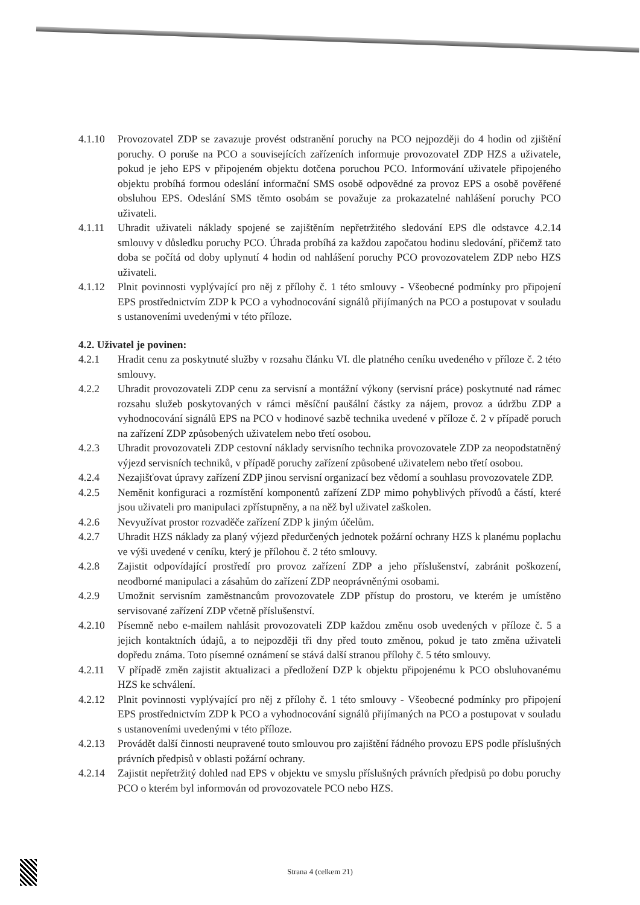4.1.10 Provozovatel ZDP se zavazuje provést odstranění poruchy na PCO nejpozději do 4 hodin od zjištění poruchy. O poruše na PCO a souvisejících zařízeních informuje provozovatel ZDP HZS a uživatele, pokud je jeho EPS v připojeném objektu dotčena poruchou PCO. Informování uživatele připojeného objektu probíhá formou odeslání informační SMS osobě odpovědné za provoz EPS a osobě pověřené obsluhou EPS. Odeslání SMS těmto osobám se považuje za prokazatelné nahlášení poruchy PCO uživateli.
4.1.11 Uhradit uživateli náklady spojené se zajištěním nepřetržitého sledování EPS dle odstavce 4.2.14 smlouvy v důsledku poruchy PCO. Úhrada probíhá za každou započatou hodinu sledování, přičemž tato doba se počítá od doby uplynutí 4 hodin od nahlášení poruchy PCO provozovatelem ZDP nebo HZS uživateli.
4.1.12 Plnit povinnosti vyplývající pro něj z přílohy č. 1 této smlouvy - Všeobecné podmínky pro připojení EPS prostřednictvím ZDP k PCO a vyhodnocování signálů přijímaných na PCO a postupovat v souladu s ustanoveními uvedenými v této příloze.
4.2. Uživatel je povinen:
4.2.1 Hradit cenu za poskytnuté služby v rozsahu článku VI. dle platného ceníku uvedeného v příloze č. 2 této smlouvy.
4.2.2 Uhradit provozovateli ZDP cenu za servisní a montážní výkony (servisní práce) poskytnuté nad rámec rozsahu služeb poskytovaných v rámci měsíční paušální částky za nájem, provoz a údržbu ZDP a vyhodnocování signálů EPS na PCO v hodinové sazbě technika uvedené v příloze č. 2 v případě poruch na zařízení ZDP způsobených uživatelem nebo třetí osobou.
4.2.3 Uhradit provozovateli ZDP cestovní náklady servisního technika provozovatele ZDP za neopodstatněný výjezd servisních techniků, v případě poruchy zařízení způsobené uživatelem nebo třetí osobou.
4.2.4 Nezajišťovat úpravy zařízení ZDP jinou servisní organizací bez vědomí a souhlasu provozovatele ZDP.
4.2.5 Neměnit konfiguraci a rozmístění komponentů zařízení ZDP mimo pohyblivých přívodů a částí, které jsou uživateli pro manipulaci zpřístupněny, a na něž byl uživatel zaškolen.
4.2.6 Nevyužívat prostor rozvaděče zařízení ZDP k jiným účelům.
4.2.7 Uhradit HZS náklady za planý výjezd předurčených jednotek požární ochrany HZS k planému poplachu ve výši uvedené v ceníku, který je přílohou č. 2 této smlouvy.
4.2.8 Zajistit odpovídající prostředí pro provoz zařízení ZDP a jeho příslušenství, zabránit poškození, neodborné manipulaci a zásahům do zařízení ZDP neoprávněnými osobami.
4.2.9 Umožnit servisním zaměstnancům provozovatele ZDP přístup do prostoru, ve kterém je umístěno servisované zařízení ZDP včetně příslušenství.
4.2.10 Písemně nebo e-mailem nahlásit provozovateli ZDP každou změnu osob uvedených v příloze č. 5 a jejich kontaktních údajů, a to nejpozději tři dny před touto změnou, pokud je tato změna uživateli dopředu známa. Toto písemné oznámení se stává další stranou přílohy č. 5 této smlouvy.
4.2.11 V případě změn zajistit aktualizaci a předložení DZP k objektu připojenému k PCO obsluhovanému HZS ke schválení.
4.2.12 Plnit povinnosti vyplývající pro něj z přílohy č. 1 této smlouvy - Všeobecné podmínky pro připojení EPS prostřednictvím ZDP k PCO a vyhodnocování signálů přijímaných na PCO a postupovat v souladu s ustanoveními uvedenými v této příloze.
4.2.13 Provádět další činnosti neupravené touto smlouvou pro zajištění řádného provozu EPS podle příslušných právních předpisů v oblasti požární ochrany.
4.2.14 Zajistit nepřetržitý dohled nad EPS v objektu ve smyslu příslušných právních předpisů po dobu poruchy PCO o kterém byl informován od provozovatele PCO nebo HZS.
Strana 4 (celkem 21)